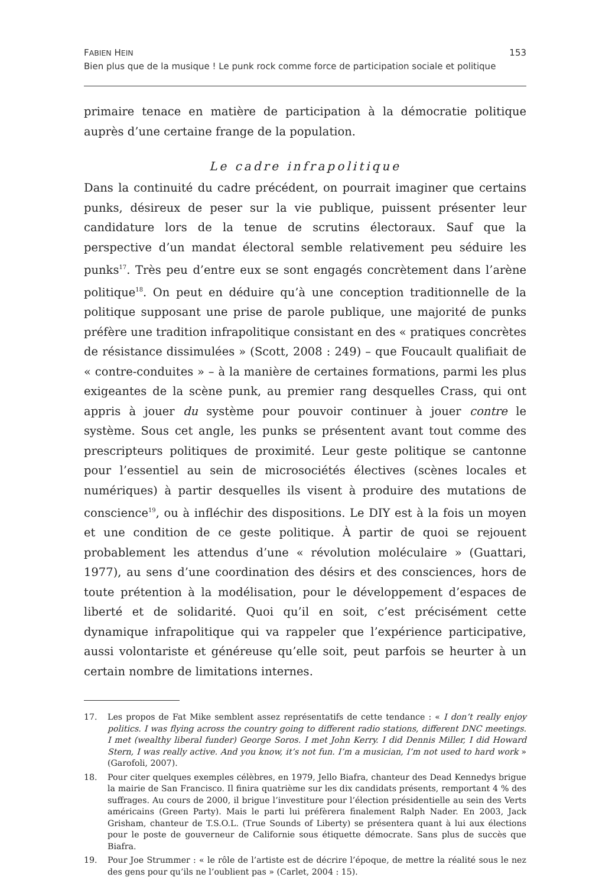FABIEN HEIN 153
Bien plus que de la musique ! Le punk rock comme force de participation sociale et politique
primaire tenace en matière de participation à la démocratie politique auprès d’une certaine frange de la population.
Le cadre infrapolitique
Dans la continuité du cadre précédent, on pourrait imaginer que certains punks, désireux de peser sur la vie publique, puissent présenter leur candidature lors de la tenue de scrutins électoraux. Sauf que la perspective d’un mandat électoral semble relativement peu séduire les punks<sup>17</sup>. Très peu d’entre eux se sont engagés concrètement dans l’arène politique<sup>18</sup>. On peut en déduire qu’à une conception traditionnelle de la politique supposant une prise de parole publique, une majorité de punks préfère une tradition infrapolitique consistant en des « pratiques concrètes de résistance dissimulées » (Scott, 2008 : 249) – que Foucault qualifiait de « contre-conduites » – à la manière de certaines formations, parmi les plus exigeantes de la scène punk, au premier rang desquelles Crass, qui ont appris à jouer du système pour pouvoir continuer à jouer contre le système. Sous cet angle, les punks se présentent avant tout comme des prescripteurs politiques de proximité. Leur geste politique se cantonne pour l’essentiel au sein de microsociétés électives (scènes locales et numériques) à partir desquelles ils visent à produire des mutations de conscience<sup>19</sup>, ou à infléchir des dispositions. Le DIY est à la fois un moyen et une condition de ce geste politique. À partir de quoi se rejouent probablement les attendus d’une « révolution moléculaire » (Guattari, 1977), au sens d’une coordination des désirs et des consciences, hors de toute prétention à la modélisation, pour le développement d’espaces de liberté et de solidarité. Quoi qu’il en soit, c’est précisément cette dynamique infrapolitique qui va rappeler que l’expérience participative, aussi volontariste et généreuse qu’elle soit, peut parfois se heurter à un certain nombre de limitations internes.
17. Les propos de Fat Mike semblent assez représentatifs de cette tendance : « I don’t really enjoy politics. I was flying across the country going to different radio stations, different DNC meetings. I met (wealthy liberal funder) George Soros. I met John Kerry. I did Dennis Miller, I did Howard Stern, I was really active. And you know, it’s not fun. I’m a musician, I’m not used to hard work » (Garofoli, 2007).
18. Pour citer quelques exemples célèbres, en 1979, Jello Biafra, chanteur des Dead Kennedys brigue la mairie de San Francisco. Il finira quatrième sur les dix candidats présents, remportant 4 % des suffrages. Au cours de 2000, il brigue l’investiture pour l’élection présidentielle au sein des Verts américains (Green Party). Mais le parti lui préfèrera finalement Ralph Nader. En 2003, Jack Grisham, chanteur de T.S.O.L. (True Sounds of Liberty) se présentera quant à lui aux élections pour le poste de gouverneur de Californie sous étiquette démocrate. Sans plus de succès que Biafra.
19. Pour Joe Strummer : « le rôle de l’artiste est de décrire l’époque, de mettre la réalité sous le nez des gens pour qu’ils ne l’oublient pas » (Carlet, 2004 : 15).